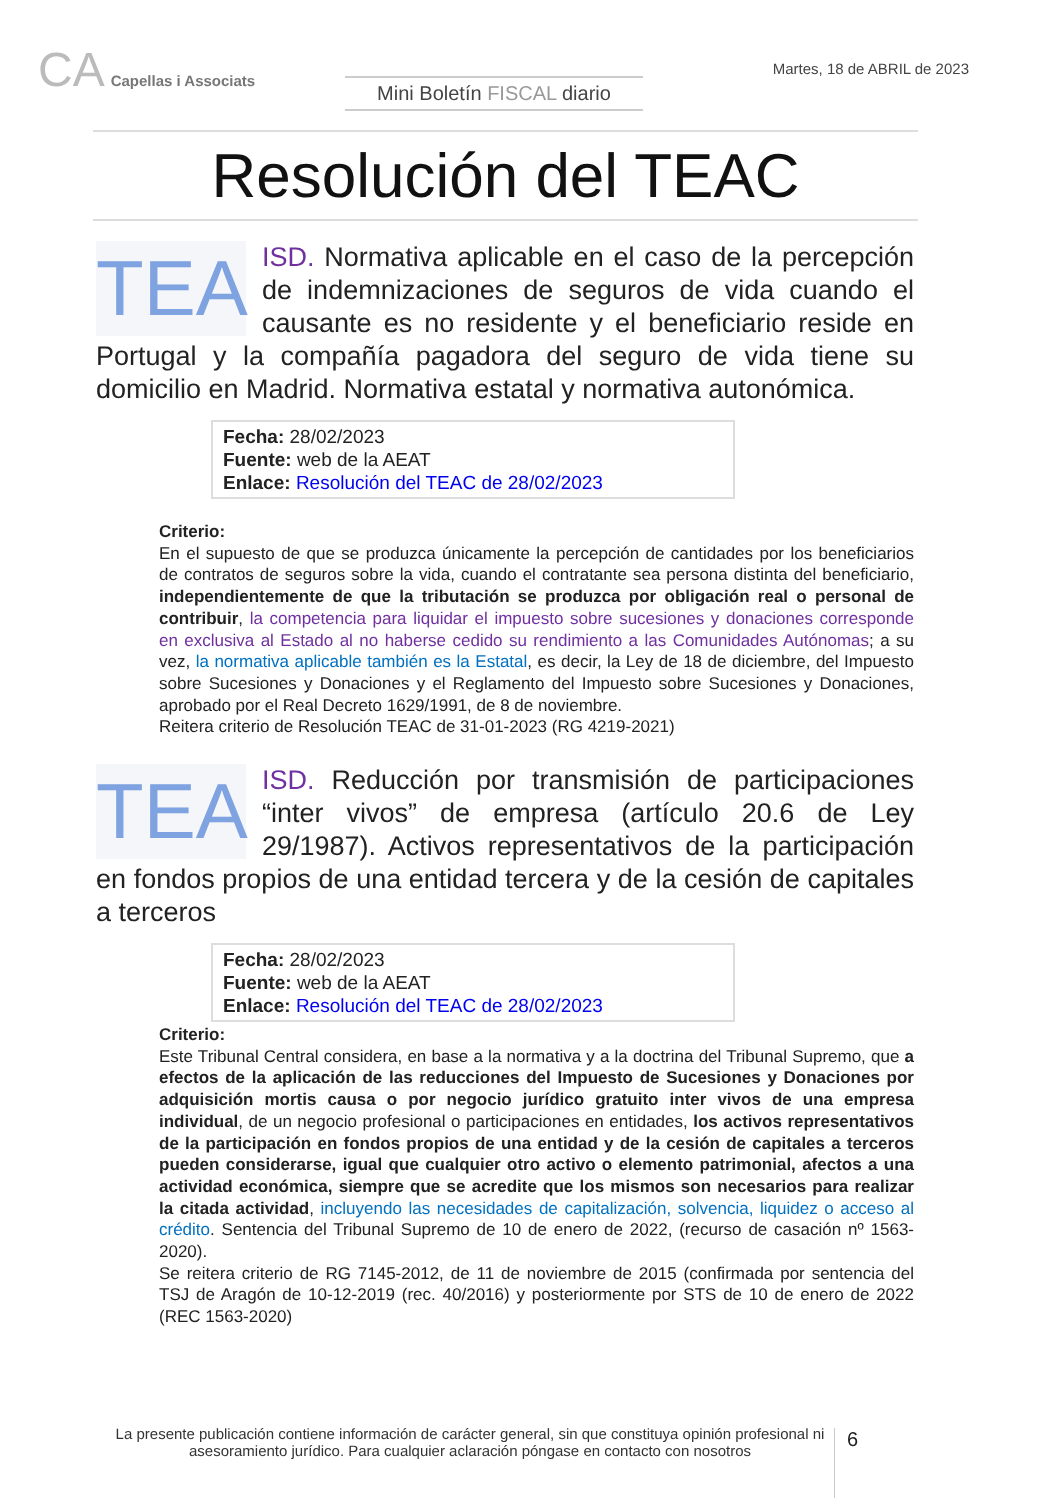CA Capellas i Associats
Mini Boletín FISCAL diario
Martes, 18 de ABRIL de 2023
Resolución del TEAC
TEA
ISD. Normativa aplicable en el caso de la percepción de indemnizaciones de seguros de vida cuando el causante es no residente y el beneficiario reside en Portugal y la compañía pagadora del seguro de vida tiene su domicilio en Madrid. Normativa estatal y normativa autonómica.
Fecha: 28/02/2023
Fuente: web de la AEAT
Enlace: Resolución del TEAC de 28/02/2023
Criterio:
En el supuesto de que se produzca únicamente la percepción de cantidades por los beneficiarios de contratos de seguros sobre la vida, cuando el contratante sea persona distinta del beneficiario, independientemente de que la tributación se produzca por obligación real o personal de contribuir, la competencia para liquidar el impuesto sobre sucesiones y donaciones corresponde en exclusiva al Estado al no haberse cedido su rendimiento a las Comunidades Autónomas; a su vez, la normativa aplicable también es la Estatal, es decir, la Ley de 18 de diciembre, del Impuesto sobre Sucesiones y Donaciones y el Reglamento del Impuesto sobre Sucesiones y Donaciones, aprobado por el Real Decreto 1629/1991, de 8 de noviembre.
Reitera criterio de Resolución TEAC de 31-01-2023 (RG 4219-2021)
TEA
ISD. Reducción por transmisión de participaciones “inter vivos” de empresa (artículo 20.6 de Ley 29/1987). Activos representativos de la participación en fondos propios de una entidad tercera y de la cesión de capitales a terceros
Fecha: 28/02/2023
Fuente: web de la AEAT
Enlace: Resolución del TEAC de 28/02/2023
Criterio:
Este Tribunal Central considera, en base a la normativa y a la doctrina del Tribunal Supremo, que a efectos de la aplicación de las reducciones del Impuesto de Sucesiones y Donaciones por adquisición mortis causa o por negocio jurídico gratuito inter vivos de una empresa individual, de un negocio profesional o participaciones en entidades, los activos representativos de la participación en fondos propios de una entidad y de la cesión de capitales a terceros pueden considerarse, igual que cualquier otro activo o elemento patrimonial, afectos a una actividad económica, siempre que se acredite que los mismos son necesarios para realizar la citada actividad, incluyendo las necesidades de capitalización, solvencia, liquidez o acceso al crédito. Sentencia del Tribunal Supremo de 10 de enero de 2022, (recurso de casación nº 1563-2020).
Se reitera criterio de RG 7145-2012, de 11 de noviembre de 2015 (confirmada por sentencia del TSJ de Aragón de 10-12-2019 (rec. 40/2016) y posteriormente por STS de 10 de enero de 2022 (REC 1563-2020)
La presente publicación contiene información de carácter general, sin que constituya opinión profesional ni asesoramiento jurídico. Para cualquier aclaración póngase en contacto con nosotros
6